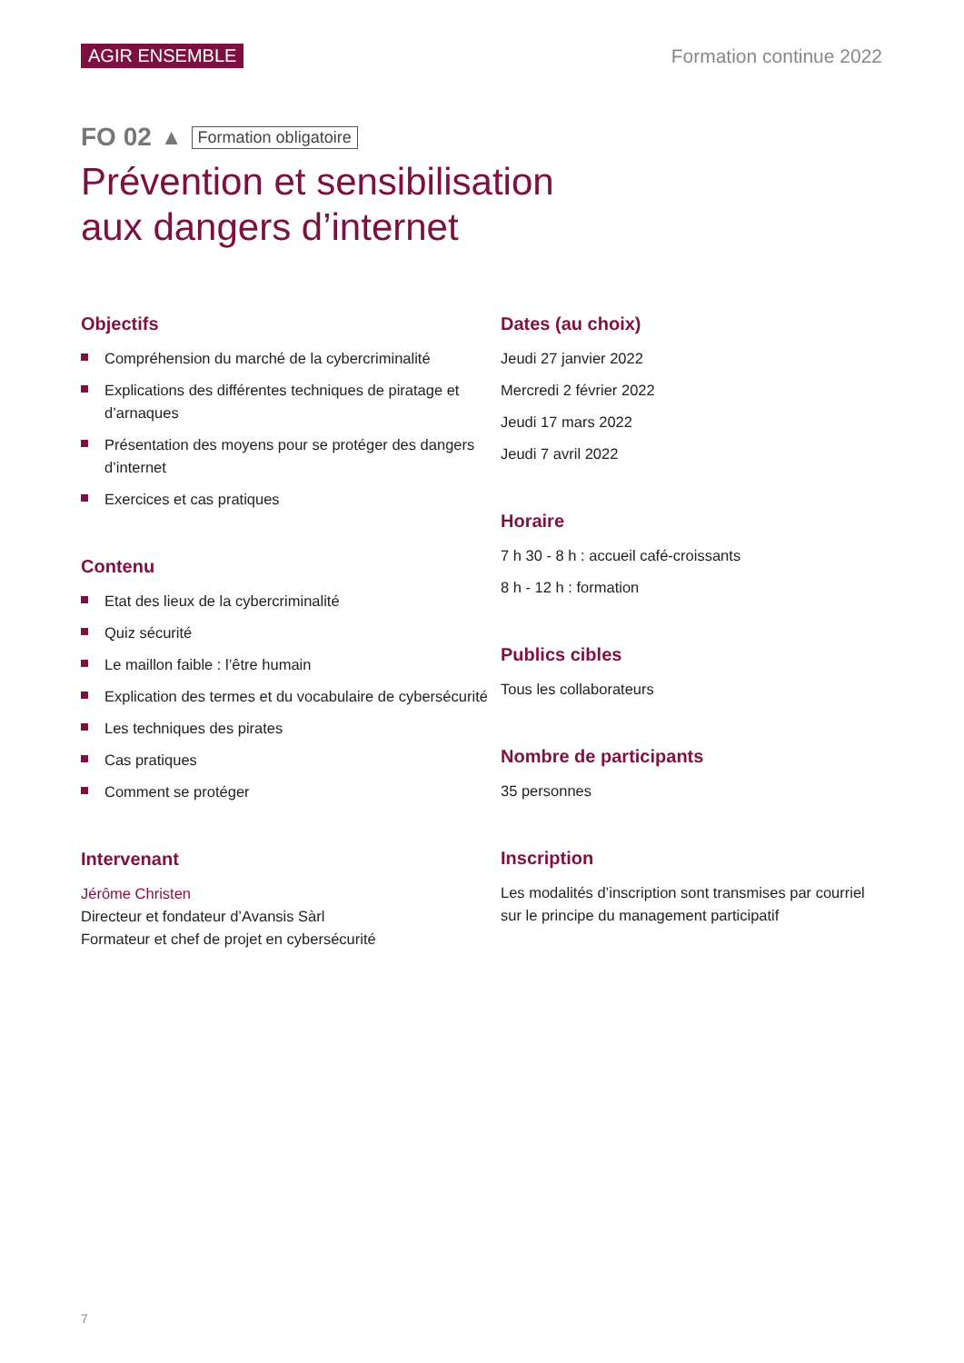AGIR ENSEMBLE Formation continue 2022
FO 02 ▲ Formation obligatoire
Prévention et sensibilisation
aux dangers d’internet
Objectifs
Compréhension du marché de la cybercriminalité
Explications des différentes techniques de piratage et d’arnaques
Présentation des moyens pour se protéger des dangers d’internet
Exercices et cas pratiques
Contenu
Etat des lieux de la cybercriminalité
Quiz sécurité
Le maillon faible : l’être humain
Explication des termes et du vocabulaire de cybersécurité
Les techniques des pirates
Cas pratiques
Comment se protéger
Intervenant
Jérôme Christen
Directeur et fondateur d’Avansis Sàrl
Formateur et chef de projet en cybersécurité
Dates (au choix)
Jeudi 27 janvier 2022
Mercredi 2 février 2022
Jeudi 17 mars 2022
Jeudi 7 avril 2022
Horaire
7 h 30 - 8 h : accueil café-croissants
8 h - 12 h : formation
Publics cibles
Tous les collaborateurs
Nombre de participants
35 personnes
Inscription
Les modalités d’inscription sont transmises par courriel sur le principe du management participatif
7